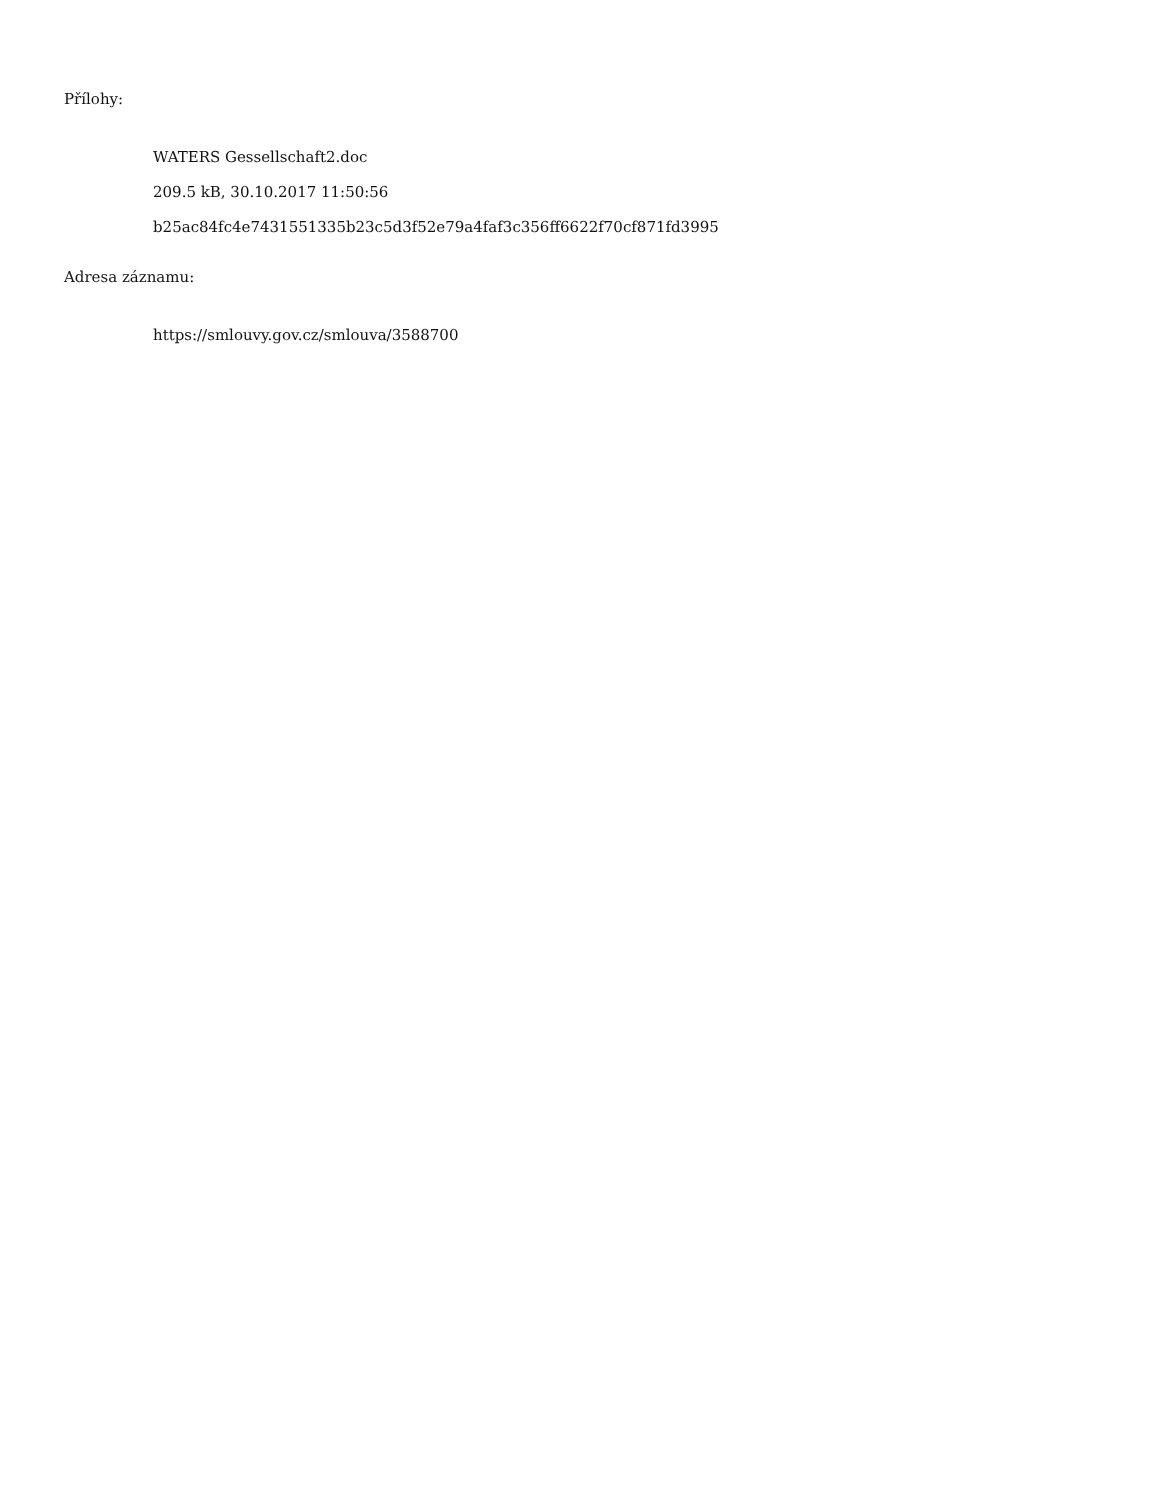Přílohy:
WATERS Gessellschaft2.doc
209.5 kB, 30.10.2017 11:50:56
b25ac84fc4e7431551335b23c5d3f52e79a4faf3c356ff6622f70cf871fd3995
Adresa záznamu:
https://smlouvy.gov.cz/smlouva/3588700